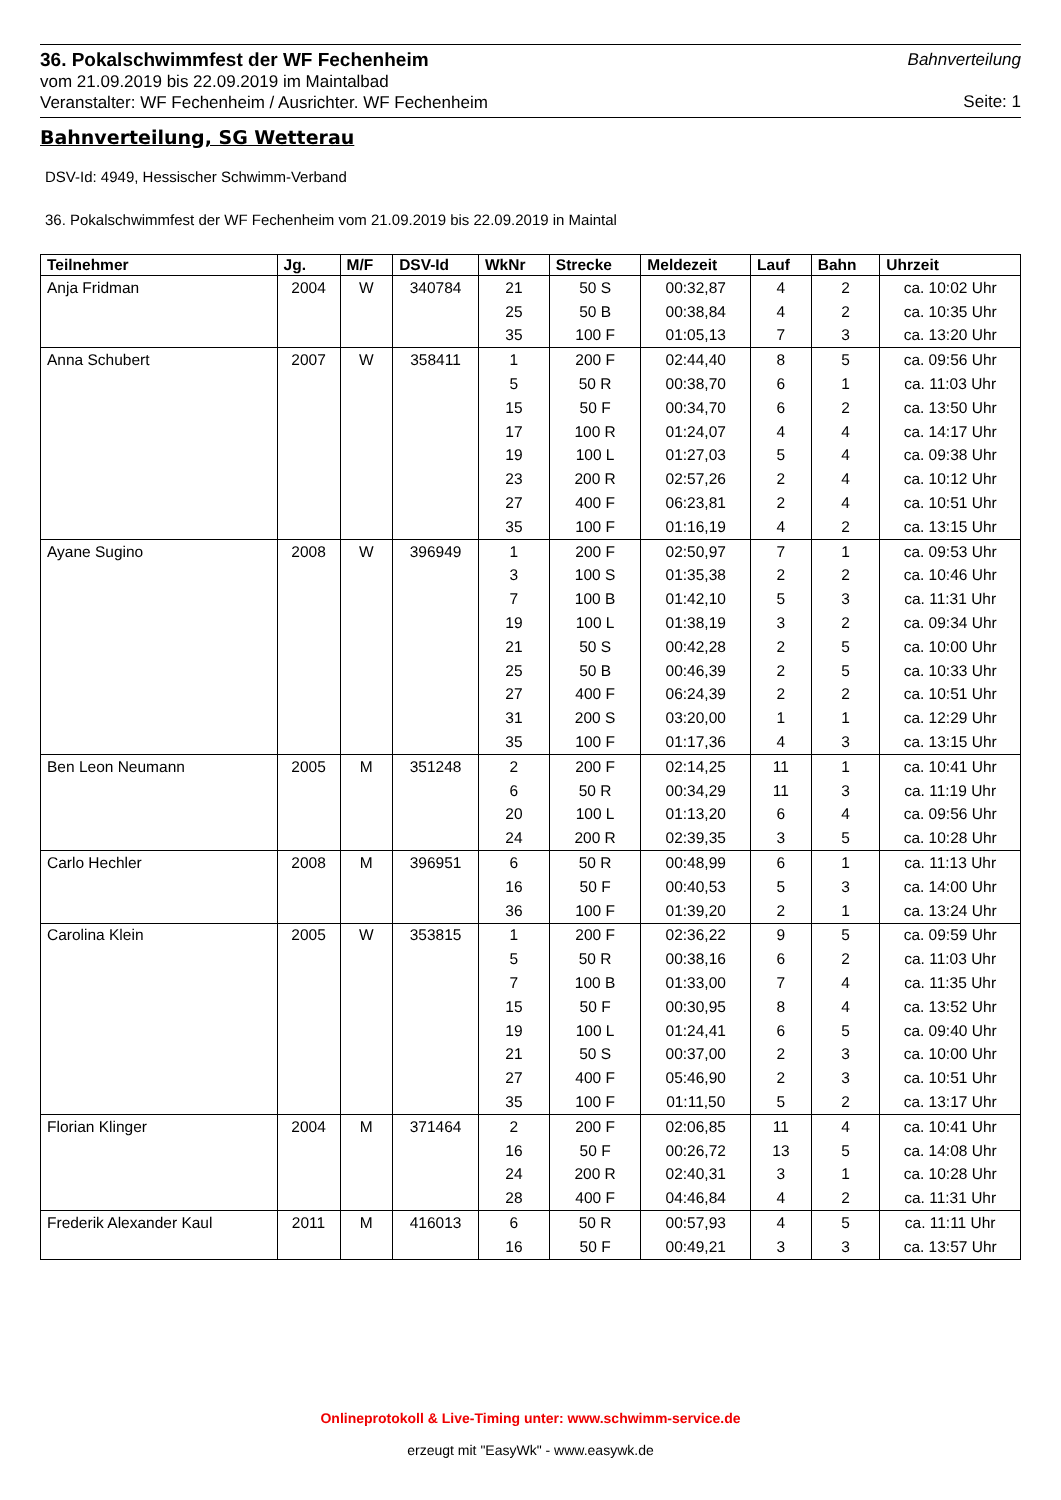36. Pokalschwimmfest der WF Fechenheim
vom 21.09.2019 bis 22.09.2019 im Maintalbad
Veranstalter: WF Fechenheim / Ausrichter. WF Fechenheim
Bahnverteilung
Seite: 1
Bahnverteilung, SG Wetterau
DSV-Id: 4949, Hessischer Schwimm-Verband
36. Pokalschwimmfest der WF Fechenheim vom 21.09.2019 bis 22.09.2019 in Maintal
| Teilnehmer | Jg. | M/F | DSV-Id | WkNr | Strecke | Meldezeit | Lauf | Bahn | Uhrzeit |
| --- | --- | --- | --- | --- | --- | --- | --- | --- | --- |
| Anja Fridman | 2004 | W | 340784 | 21 | 50 S | 00:32,87 | 4 | 2 | ca. 10:02 Uhr |
| | | | | 25 | 50 B | 00:38,84 | 4 | 2 | ca. 10:35 Uhr |
| | | | | 35 | 100 F | 01:05,13 | 7 | 3 | ca. 13:20 Uhr |
| Anna Schubert | 2007 | W | 358411 | 1 | 200 F | 02:44,40 | 8 | 5 | ca. 09:56 Uhr |
| | | | | 5 | 50 R | 00:38,70 | 6 | 1 | ca. 11:03 Uhr |
| | | | | 15 | 50 F | 00:34,70 | 6 | 2 | ca. 13:50 Uhr |
| | | | | 17 | 100 R | 01:24,07 | 4 | 4 | ca. 14:17 Uhr |
| | | | | 19 | 100 L | 01:27,03 | 5 | 4 | ca. 09:38 Uhr |
| | | | | 23 | 200 R | 02:57,26 | 2 | 4 | ca. 10:12 Uhr |
| | | | | 27 | 400 F | 06:23,81 | 2 | 4 | ca. 10:51 Uhr |
| | | | | 35 | 100 F | 01:16,19 | 4 | 2 | ca. 13:15 Uhr |
| Ayane Sugino | 2008 | W | 396949 | 1 | 200 F | 02:50,97 | 7 | 1 | ca. 09:53 Uhr |
| | | | | 3 | 100 S | 01:35,38 | 2 | 2 | ca. 10:46 Uhr |
| | | | | 7 | 100 B | 01:42,10 | 5 | 3 | ca. 11:31 Uhr |
| | | | | 19 | 100 L | 01:38,19 | 3 | 2 | ca. 09:34 Uhr |
| | | | | 21 | 50 S | 00:42,28 | 2 | 5 | ca. 10:00 Uhr |
| | | | | 25 | 50 B | 00:46,39 | 2 | 5 | ca. 10:33 Uhr |
| | | | | 27 | 400 F | 06:24,39 | 2 | 2 | ca. 10:51 Uhr |
| | | | | 31 | 200 S | 03:20,00 | 1 | 1 | ca. 12:29 Uhr |
| | | | | 35 | 100 F | 01:17,36 | 4 | 3 | ca. 13:15 Uhr |
| Ben Leon Neumann | 2005 | M | 351248 | 2 | 200 F | 02:14,25 | 11 | 1 | ca. 10:41 Uhr |
| | | | | 6 | 50 R | 00:34,29 | 11 | 3 | ca. 11:19 Uhr |
| | | | | 20 | 100 L | 01:13,20 | 6 | 4 | ca. 09:56 Uhr |
| | | | | 24 | 200 R | 02:39,35 | 3 | 5 | ca. 10:28 Uhr |
| Carlo Hechler | 2008 | M | 396951 | 6 | 50 R | 00:48,99 | 6 | 1 | ca. 11:13 Uhr |
| | | | | 16 | 50 F | 00:40,53 | 5 | 3 | ca. 14:00 Uhr |
| | | | | 36 | 100 F | 01:39,20 | 2 | 1 | ca. 13:24 Uhr |
| Carolina Klein | 2005 | W | 353815 | 1 | 200 F | 02:36,22 | 9 | 5 | ca. 09:59 Uhr |
| | | | | 5 | 50 R | 00:38,16 | 6 | 2 | ca. 11:03 Uhr |
| | | | | 7 | 100 B | 01:33,00 | 7 | 4 | ca. 11:35 Uhr |
| | | | | 15 | 50 F | 00:30,95 | 8 | 4 | ca. 13:52 Uhr |
| | | | | 19 | 100 L | 01:24,41 | 6 | 5 | ca. 09:40 Uhr |
| | | | | 21 | 50 S | 00:37,00 | 2 | 3 | ca. 10:00 Uhr |
| | | | | 27 | 400 F | 05:46,90 | 2 | 3 | ca. 10:51 Uhr |
| | | | | 35 | 100 F | 01:11,50 | 5 | 2 | ca. 13:17 Uhr |
| Florian Klinger | 2004 | M | 371464 | 2 | 200 F | 02:06,85 | 11 | 4 | ca. 10:41 Uhr |
| | | | | 16 | 50 F | 00:26,72 | 13 | 5 | ca. 14:08 Uhr |
| | | | | 24 | 200 R | 02:40,31 | 3 | 1 | ca. 10:28 Uhr |
| | | | | 28 | 400 F | 04:46,84 | 4 | 2 | ca. 11:31 Uhr |
| Frederik Alexander Kaul | 2011 | M | 416013 | 6 | 50 R | 00:57,93 | 4 | 5 | ca. 11:11 Uhr |
| | | | | 16 | 50 F | 00:49,21 | 3 | 3 | ca. 13:57 Uhr |
Onlineprotokoll & Live-Timing unter: www.schwimm-service.de
erzeugt mit "EasyWk" - www.easywk.de